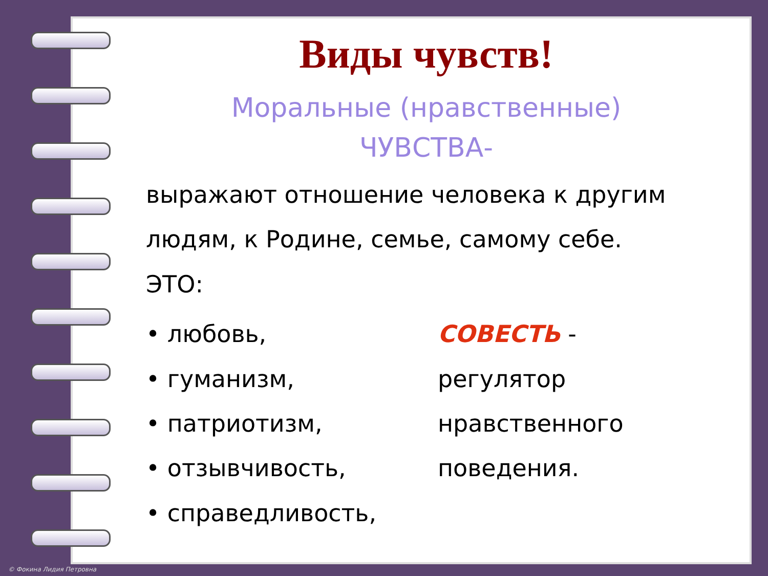Виды чувств!
Моральные (нравственные)
ЧУВСТВА-
выражают отношение человека к другим людям, к Родине, семье, самому себе.
ЭТО:
• любовь,
• гуманизм,
• патриотизм,
• отзывчивость,
• справедливость,
СОВЕСТЬ -
регулятор
нравственного
поведения.
© Фокина Лидия Петровна